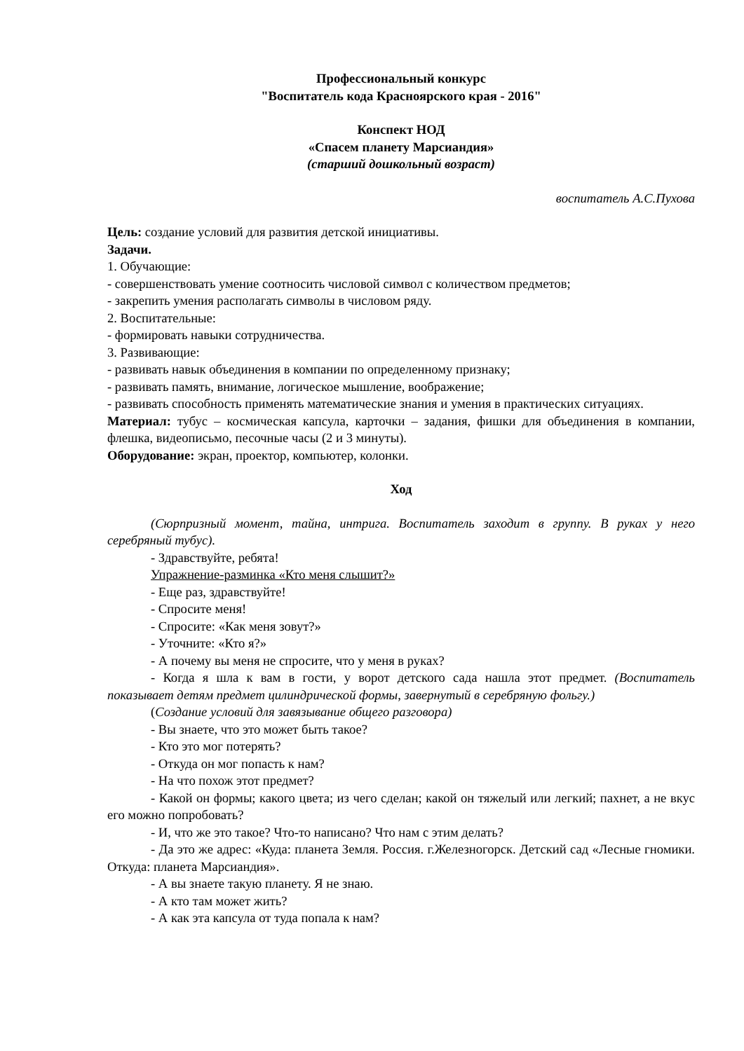Профессиональный конкурс
"Воспитатель кода Красноярского края - 2016"
Конспект НОД
«Спасем планету Марсиандия»
(старший дошкольный возраст)
воспитатель А.С.Пухова
Цель: создание условий для развития детской инициативы.
Задачи.
1. Обучающие:
- совершенствовать умение соотносить числовой символ с количеством предметов;
- закрепить умения располагать символы в числовом ряду.
2. Воспитательные:
- формировать навыки сотрудничества.
3. Развивающие:
- развивать навык объединения в компании по определенному признаку;
- развивать память, внимание, логическое мышление, воображение;
- развивать способность применять математические знания и умения в практических ситуациях.
Материал: тубус – космическая капсула, карточки – задания, фишки для объединения в компании, флешка, видеописьмо, песочные часы (2 и 3 минуты).
Оборудование: экран, проектор, компьютер, колонки.
Ход
(Сюрпризный момент, тайна, интрига. Воспитатель заходит в группу. В руках у него серебряный тубус).
- Здравствуйте, ребята!
Упражнение-разминка «Кто меня слышит?»
- Еще раз, здравствуйте!
- Спросите меня!
- Спросите: «Как меня зовут?»
- Уточните: «Кто я?»
- А почему вы меня не спросите, что у меня в руках?
- Когда я шла к вам в гости, у ворот детского сада нашла этот предмет. (Воспитатель показывает детям предмет цилиндрической формы, завернутый в серебряную фольгу.)
(Создание условий для завязывание общего разговора)
- Вы знаете, что это может быть такое?
- Кто это мог потерять?
- Откуда он мог попасть к нам?
- На что похож этот предмет?
- Какой он формы; какого цвета; из чего сделан; какой он тяжелый или легкий; пахнет, а не вкус его можно попробовать?
- И, что же это такое? Что-то написано? Что нам с этим делать?
- Да это же адрес: «Куда: планета Земля. Россия. г.Железногорск. Детский сад «Лесные гномики. Откуда: планета Марсиандия».
- А вы знаете такую планету. Я не знаю.
- А кто там может жить?
- А как эта капсула от туда попала к нам?